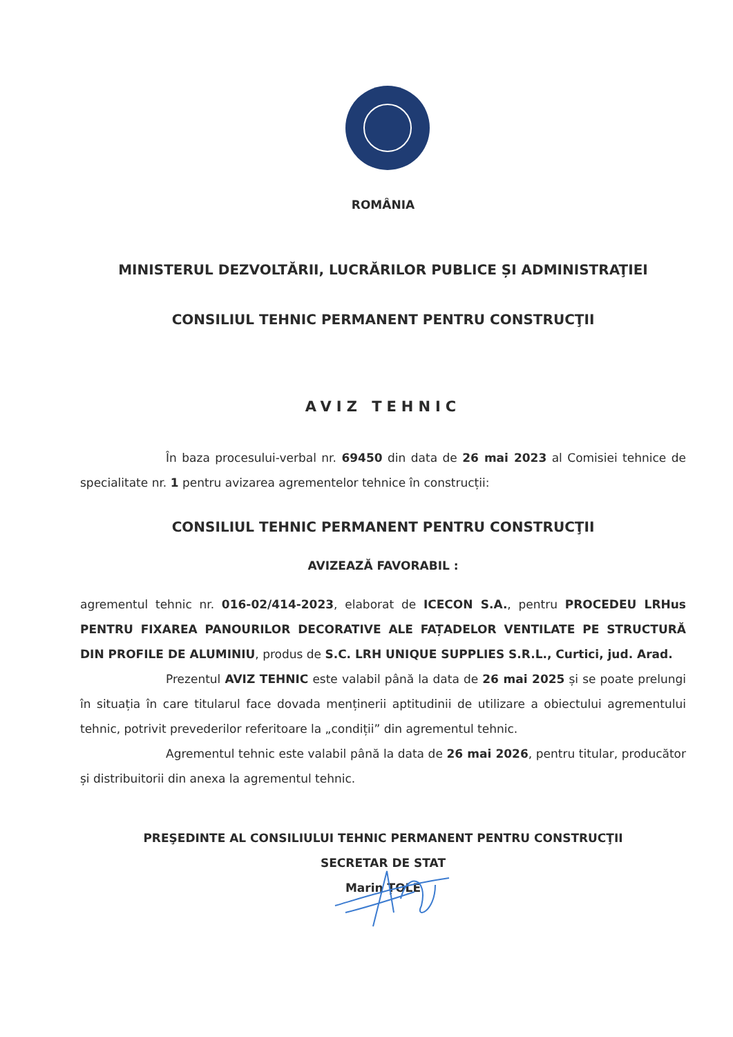ROMÂNIA
MINISTERUL DEZVOLTĂRII, LUCRĂRILOR PUBLICE ȘI ADMINISTRAŢIEI
CONSILIUL TEHNIC PERMANENT PENTRU CONSTRUCŢII
AVIZ TEHNIC
În baza procesului-verbal nr. 69450 din data de 26 mai 2023 al Comisiei tehnice de specialitate nr. 1 pentru avizarea agrementelor tehnice în construcții:
CONSILIUL TEHNIC PERMANENT PENTRU CONSTRUCŢII
AVIZEAZĂ FAVORABIL :
agrementul tehnic nr. 016-02/414-2023, elaborat de ICECON S.A., pentru PROCEDEU LRHus PENTRU FIXAREA PANOURILOR DECORATIVE ALE FAȚADELOR VENTILATE PE STRUCTURĂ DIN PROFILE DE ALUMINIU, produs de S.C. LRH UNIQUE SUPPLIES S.R.L., Curtici, jud. Arad.
Prezentul AVIZ TEHNIC este valabil până la data de 26 mai 2025 și se poate prelungi în situația în care titularul face dovada menținerii aptitudinii de utilizare a obiectului agrementului tehnic, potrivit prevederilor referitoare la „condiții” din agrementul tehnic.
Agrementul tehnic este valabil până la data de 26 mai 2026, pentru titular, producător și distribuitorii din anexa la agrementul tehnic.
PREŞEDINTE AL CONSILIULUI TEHNIC PERMANENT PENTRU CONSTRUCŢII
SECRETAR DE STAT
Marin ȚOLE